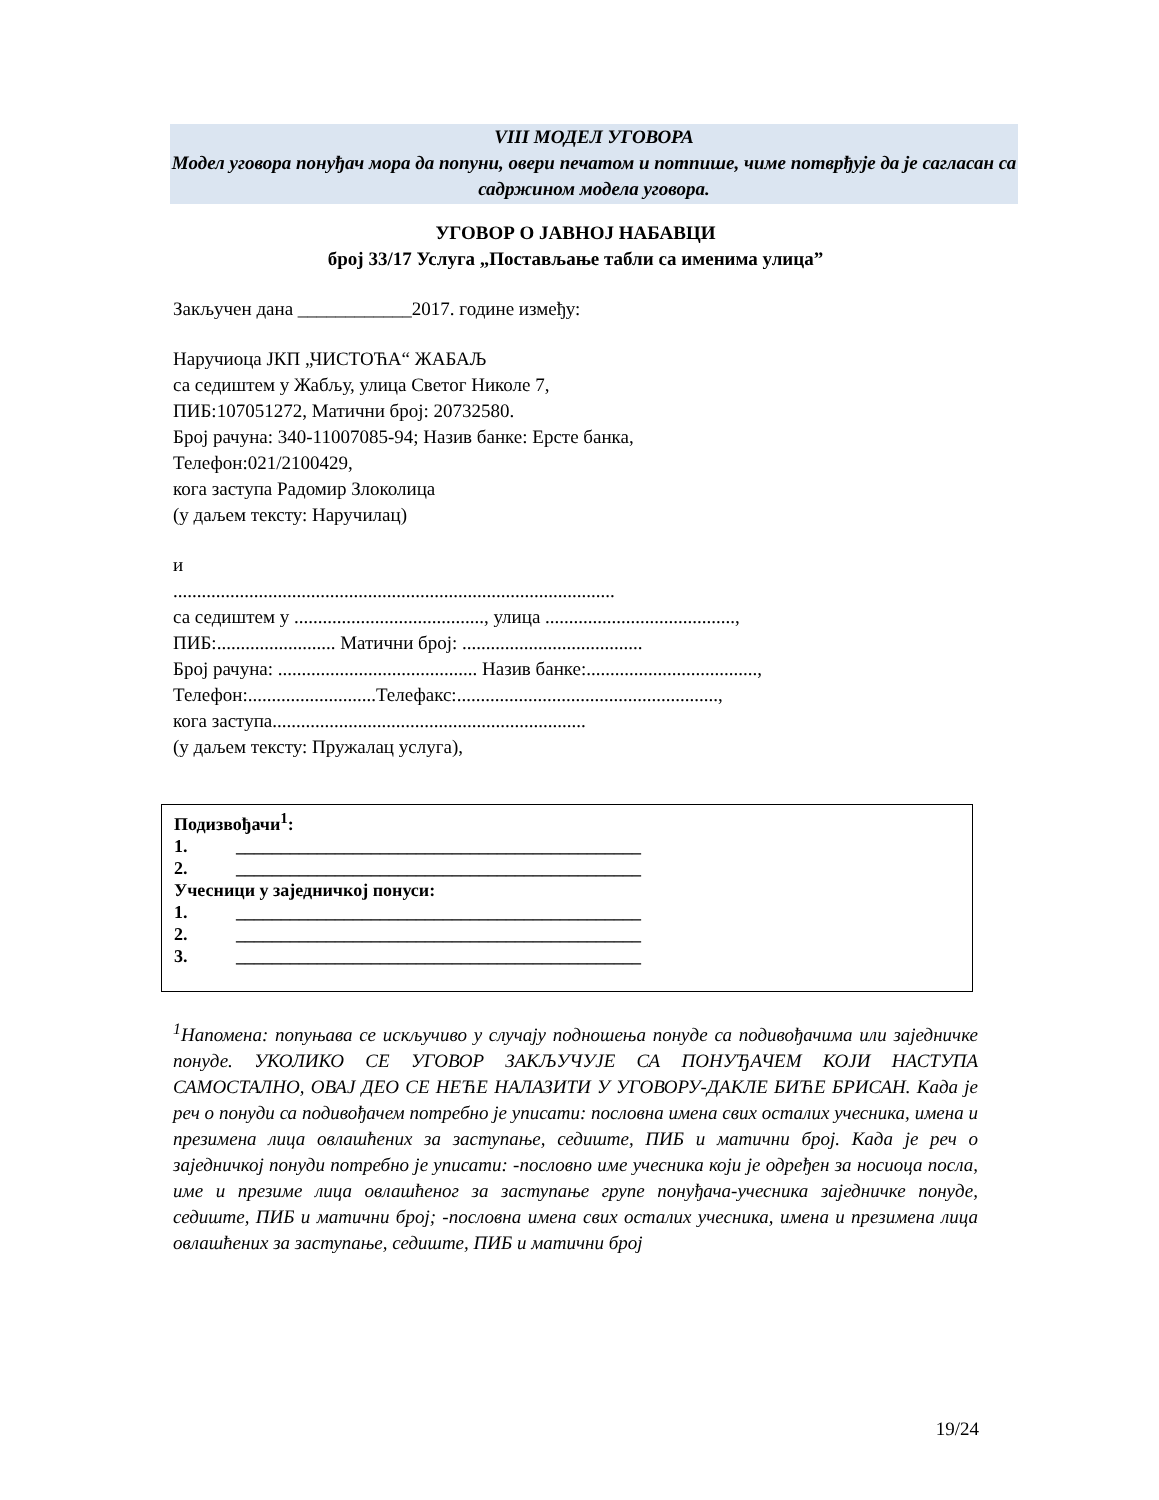VIII МОДЕЛ УГОВОРА
Модел уговора понуђач мора да попуни, овери печатом и потпише, чиме потврђује да је сагласан са садржином модела уговора.
УГОВОР О ЈАВНОЈ НАБАВЦИ
број 33/17 Услуга „Постављање табли са именима улица”
Закључен дана ____________2017. године између:
Наручиоца ЈКП „ЧИСТОЋА“ ЖАБАЉ
са седиштем у Жабљу, улица Светог Николе 7,
ПИБ:107051272, Матични број: 20732580.
Број рачуна: 340-11007085-94; Назив банке: Ерсте банка,
Телефон:021/2100429,
кога заступа Радомир Злоколица
(у даљем тексту: Наручилац)
и
.............................................................................................
са седиштем у ........................................, улица ........................................,
ПИБ:......................... Матични број: ......................................
Број рачуна: .......................................... Назив банке:....................................,
Телефон:...........................Телефакс:.......................................................,
кога заступа..................................................................
(у даљем тексту: Пружалац услуга),
Подизвођачи<sup>1</sup>:
1. _____________________________________________
2. _____________________________________________
Учесници у заједничкој понуси:
1. _____________________________________________
2. _____________________________________________
3. _____________________________________________
<sup>1</sup> Напомена: попуњава се искључиво у случају подношења понуде са подивођачима или заједничке понуде. УКОЛИКО СЕ УГОВОР ЗАКЉУЧУЈЕ СА ПОНУЂАЧЕМ КОЈИ НАСТУПА САМОСТАЛНО, ОВАЈ ДЕО СЕ НЕЋЕ НАЛАЗИТИ У УГОВОРУ-ДАКЛЕ БИЋЕ БРИСАН. Када је реч о понуди са подивођачем потребно је уписати: пословна имена свих осталих учесника, имена и презимена лица овлашћених за заступање, седиште, ПИБ и матични број. Када је реч о заједничкој понуди потребно је уписати: -пословно име учесника који је одређен за носиоца посла, име и презиме лица овлашћеног за заступање групе понуђача-учесника заједничке понуде, седиште, ПИБ и матични број; -пословна имена свих осталих учесника, имена и презимена лица овлашћених за заступање, седиште, ПИБ и матични број
19/24